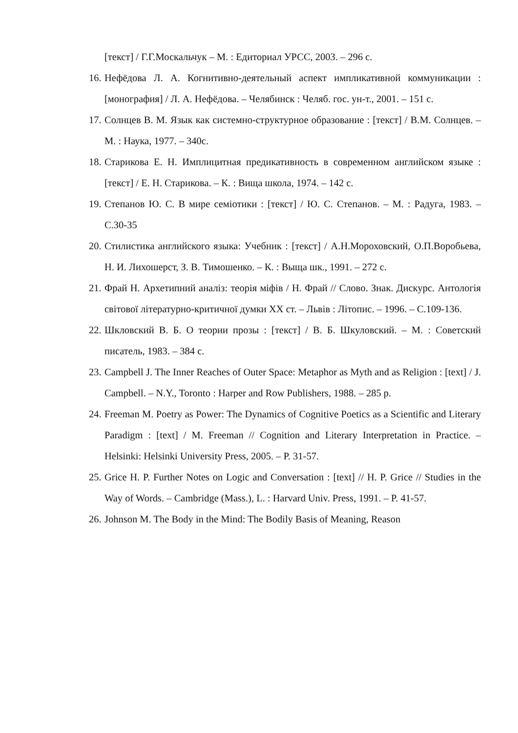[текст] / Г.Г.Москальчук – М. : Едиториал УРСС, 2003. – 296 с.
16. Нефёдова Л. А. Когнитивно-деятельный аспект импликативной коммуникации : [монография] / Л. А. Нефёдова. – Челябинск : Челяб. гос. ун-т., 2001. – 151 с.
17. Солнцев В. М. Язык как системно-структурное образование : [текст] / В.М. Солнцев. – М. : Наука, 1977. – 340с.
18. Старикова Е. Н. Имплицитная предикативность в современном английском языке : [текст] / Е. Н. Старикова. – К. : Вища школа, 1974. – 142 с.
19. Степанов Ю. С. В мире семіотики : [текст] / Ю. С. Степанов. – М. : Радуга, 1983. – С.30-35
20. Стилистика английского языка: Учебник : [текст] / А.Н.Мороховский, О.П.Воробьева, Н. И. Лихошерст, З. В. Тимошенко. – К. : Выща шк., 1991. – 272 с.
21. Фрай Н. Архетипний аналіз: теорія міфів / Н. Фрай // Слово. Знак. Дискурс. Антологія світової літературно-критичної думки ХХ ст. – Львів : Літопис. – 1996. – С.109-136.
22. Шкловский В. Б. О теории прозы : [текст] / В. Б. Шкуловский. – М. : Советский писатель, 1983. – 384 с.
23. Campbell J. The Inner Reaches of Outer Space: Metaphor as Myth and as Religion : [text] / J. Campbell. – N.Y., Toronto : Harper and Row Publishers, 1988. – 285 p.
24. Freeman M. Poetry as Power: The Dynamics of Cognitive Poetics as a Scientific and Literary Paradigm : [text] / M. Freeman // Cognition and Literary Interpretation in Practice. – Helsinki: Helsinki University Press, 2005. – P. 31-57.
25. Grice H. P. Further Notes on Logic and Conversation : [text] // H. P. Grice // Studies in the Way of Words. – Cambridge (Mass.), L. : Harvard Univ. Press, 1991. – P. 41-57.
26. Johnson M. The Body in the Mind: The Bodily Basis of Meaning, Reason